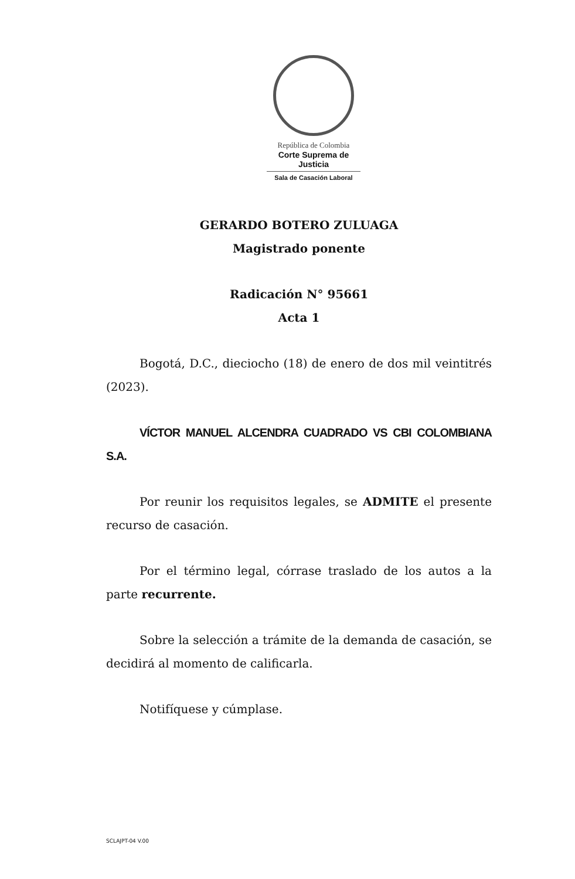República de Colombia
Corte Suprema de Justicia
Sala de Casación Laboral
GERARDO BOTERO ZULUAGA
Magistrado ponente
Radicación N° 95661
Acta 1
Bogotá, D.C., dieciocho (18) de enero de dos mil veintitrés (2023).
VÍCTOR MANUEL ALCENDRA CUADRADO VS CBI COLOMBIANA S.A.
Por reunir los requisitos legales, se ADMITE el presente recurso de casación.
Por el término legal, córrase traslado de los autos a la parte recurrente.
Sobre la selección a trámite de la demanda de casación, se decidirá al momento de calificarla.
Notifíquese y cúmplase.
SCLAJPT-04 V.00